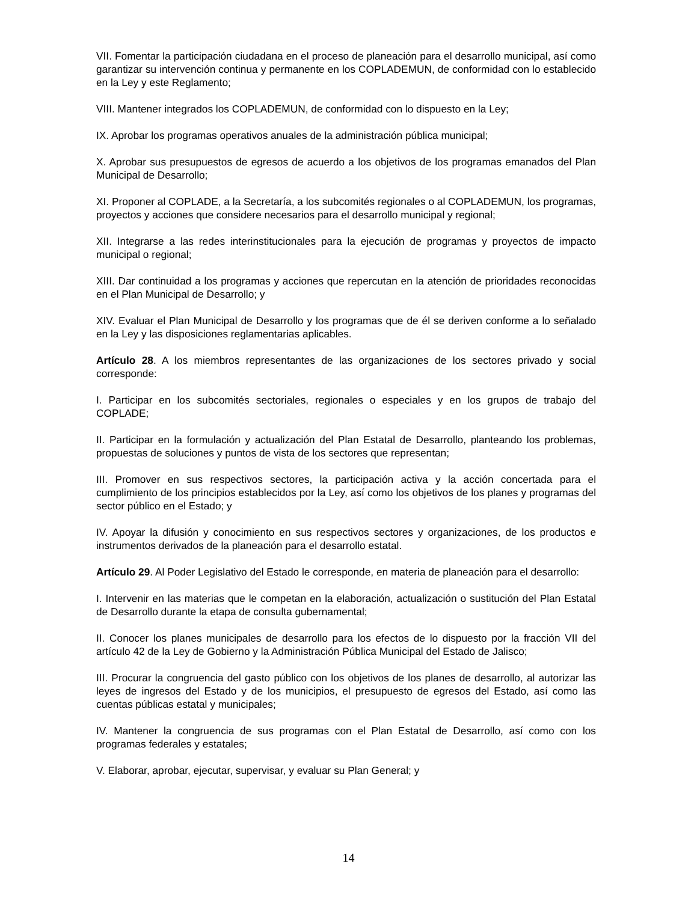VII. Fomentar la participación ciudadana en el proceso de planeación para el desarrollo municipal, así como garantizar su intervención continua y permanente en los COPLADEMUN, de conformidad con lo establecido en la Ley y este Reglamento;
VIII. Mantener integrados los COPLADEMUN, de conformidad con lo dispuesto en la Ley;
IX. Aprobar los programas operativos anuales de la administración pública municipal;
X. Aprobar sus presupuestos de egresos de acuerdo a los objetivos de los programas emanados del Plan Municipal de Desarrollo;
XI. Proponer al COPLADE, a la Secretaría, a los subcomités regionales o al COPLADEMUN, los programas, proyectos y acciones que considere necesarios para el desarrollo municipal y regional;
XII. Integrarse a las redes interinstitucionales para la ejecución de programas y proyectos de impacto municipal o regional;
XIII. Dar continuidad a los programas y acciones que repercutan en la atención de prioridades reconocidas en el Plan Municipal de Desarrollo; y
XIV. Evaluar el Plan Municipal de Desarrollo y los programas que de él se deriven conforme a lo señalado en la Ley y las disposiciones reglamentarias aplicables.
Artículo 28. A los miembros representantes de las organizaciones de los sectores privado y social corresponde:
I. Participar en los subcomités sectoriales, regionales o especiales y en los grupos de trabajo del COPLADE;
II. Participar en la formulación y actualización del Plan Estatal de Desarrollo, planteando los problemas, propuestas de soluciones y puntos de vista de los sectores que representan;
III. Promover en sus respectivos sectores, la participación activa y la acción concertada para el cumplimiento de los principios establecidos por la Ley, así como los objetivos de los planes y programas del sector público en el Estado; y
IV. Apoyar la difusión y conocimiento en sus respectivos sectores y organizaciones, de los productos e instrumentos derivados de la planeación para el desarrollo estatal.
Artículo 29. Al Poder Legislativo del Estado le corresponde, en materia de planeación para el desarrollo:
I. Intervenir en las materias que le competan en la elaboración, actualización o sustitución del Plan Estatal de Desarrollo durante la etapa de consulta gubernamental;
II. Conocer los planes municipales de desarrollo para los efectos de lo dispuesto por la fracción VII del artículo 42 de la Ley de Gobierno y la Administración Pública Municipal del Estado de Jalisco;
III. Procurar la congruencia del gasto público con los objetivos de los planes de desarrollo, al autorizar las leyes de ingresos del Estado y de los municipios, el presupuesto de egresos del Estado, así como las cuentas públicas estatal y municipales;
IV. Mantener la congruencia de sus programas con el Plan Estatal de Desarrollo, así como con los programas federales y estatales;
V. Elaborar, aprobar, ejecutar, supervisar, y evaluar su Plan General; y
14